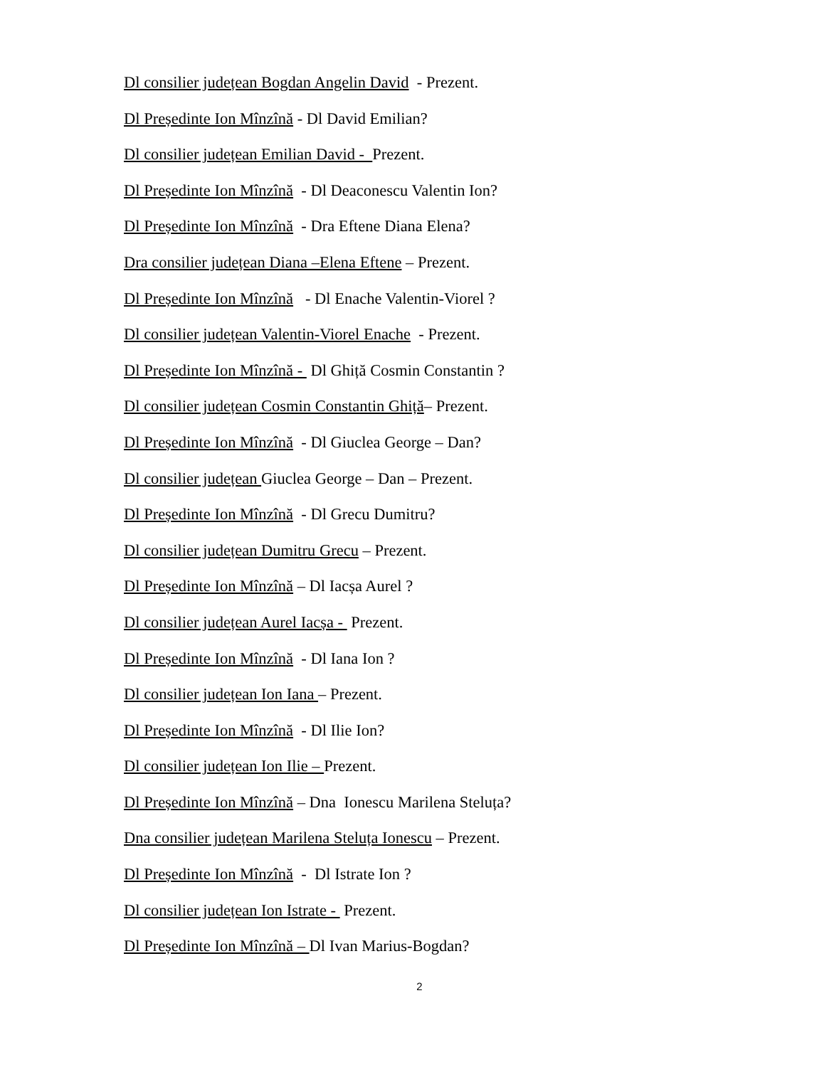Dl consilier județean Bogdan Angelin David - Prezent.
Dl Președinte Ion Mînzînă - Dl David Emilian?
Dl consilier județean Emilian David - Prezent.
Dl Președinte Ion Mînzînă - Dl Deaconescu Valentin Ion?
Dl Președinte Ion Mînzînă - Dra Eftene Diana Elena?
Dra consilier județean Diana –Elena Eftene – Prezent.
Dl Președinte Ion Mînzînă - Dl Enache Valentin-Viorel ?
Dl consilier județean Valentin-Viorel Enache - Prezent.
Dl Președinte Ion Mînzînă - Dl Ghiță Cosmin Constantin ?
Dl consilier județean Cosmin Constantin Ghiță– Prezent.
Dl Președinte Ion Mînzînă - Dl Giuclea George – Dan?
Dl consilier județean Giuclea George – Dan – Prezent.
Dl Președinte Ion Mînzînă - Dl Grecu Dumitru?
Dl consilier județean Dumitru Grecu – Prezent.
Dl Președinte Ion Mînzînă – Dl Iacșa Aurel ?
Dl consilier județean Aurel Iacșa - Prezent.
Dl Președinte Ion Mînzînă - Dl Iana Ion ?
Dl consilier județean Ion Iana – Prezent.
Dl Președinte Ion Mînzînă - Dl Ilie Ion?
Dl consilier județean Ion Ilie – Prezent.
Dl Președinte Ion Mînzînă – Dna Ionescu Marilena Steluța?
Dna consilier județean Marilena Steluța Ionescu – Prezent.
Dl Președinte Ion Mînzînă - Dl Istrate Ion ?
Dl consilier județean Ion Istrate - Prezent.
Dl Președinte Ion Mînzînă – Dl Ivan Marius-Bogdan?
2